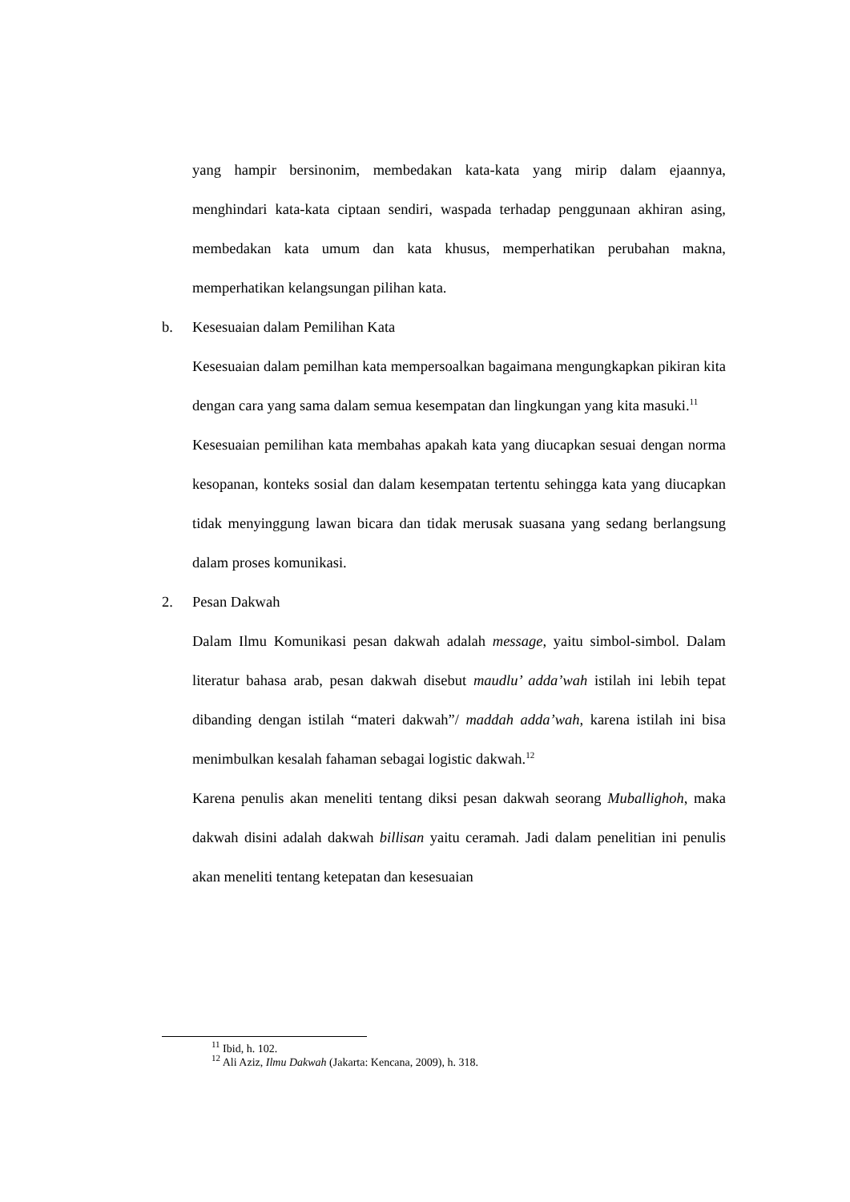yang hampir bersinonim, membedakan kata-kata yang mirip dalam ejaannya, menghindari kata-kata ciptaan sendiri, waspada terhadap penggunaan akhiran asing, membedakan kata umum dan kata khusus, memperhatikan perubahan makna, memperhatikan kelangsungan pilihan kata.
b. Kesesuaian dalam Pemilihan Kata
Kesesuaian dalam pemilhan kata mempersoalkan bagaimana mengungkapkan pikiran kita dengan cara yang sama dalam semua kesempatan dan lingkungan yang kita masuki.<sup>11</sup>
Kesesuaian pemilihan kata membahas apakah kata yang diucapkan sesuai dengan norma kesopanan, konteks sosial dan dalam kesempatan tertentu sehingga kata yang diucapkan tidak menyinggung lawan bicara dan tidak merusak suasana yang sedang berlangsung dalam proses komunikasi.
2. Pesan Dakwah
Dalam Ilmu Komunikasi pesan dakwah adalah message, yaitu simbol-simbol. Dalam literatur bahasa arab, pesan dakwah disebut maudlu’ adda’wah istilah ini lebih tepat dibanding dengan istilah “materi dakwah”/ maddah adda’wah, karena istilah ini bisa menimbulkan kesalah fahaman sebagai logistic dakwah.<sup>12</sup>
Karena penulis akan meneliti tentang diksi pesan dakwah seorang Muballighoh, maka dakwah disini adalah dakwah billisan yaitu ceramah. Jadi dalam penelitian ini penulis akan meneliti tentang ketepatan dan kesesuaian
<sup>11</sup> Ibid, h. 102.
<sup>12</sup> Ali Aziz, Ilmu Dakwah (Jakarta: Kencana, 2009), h. 318.